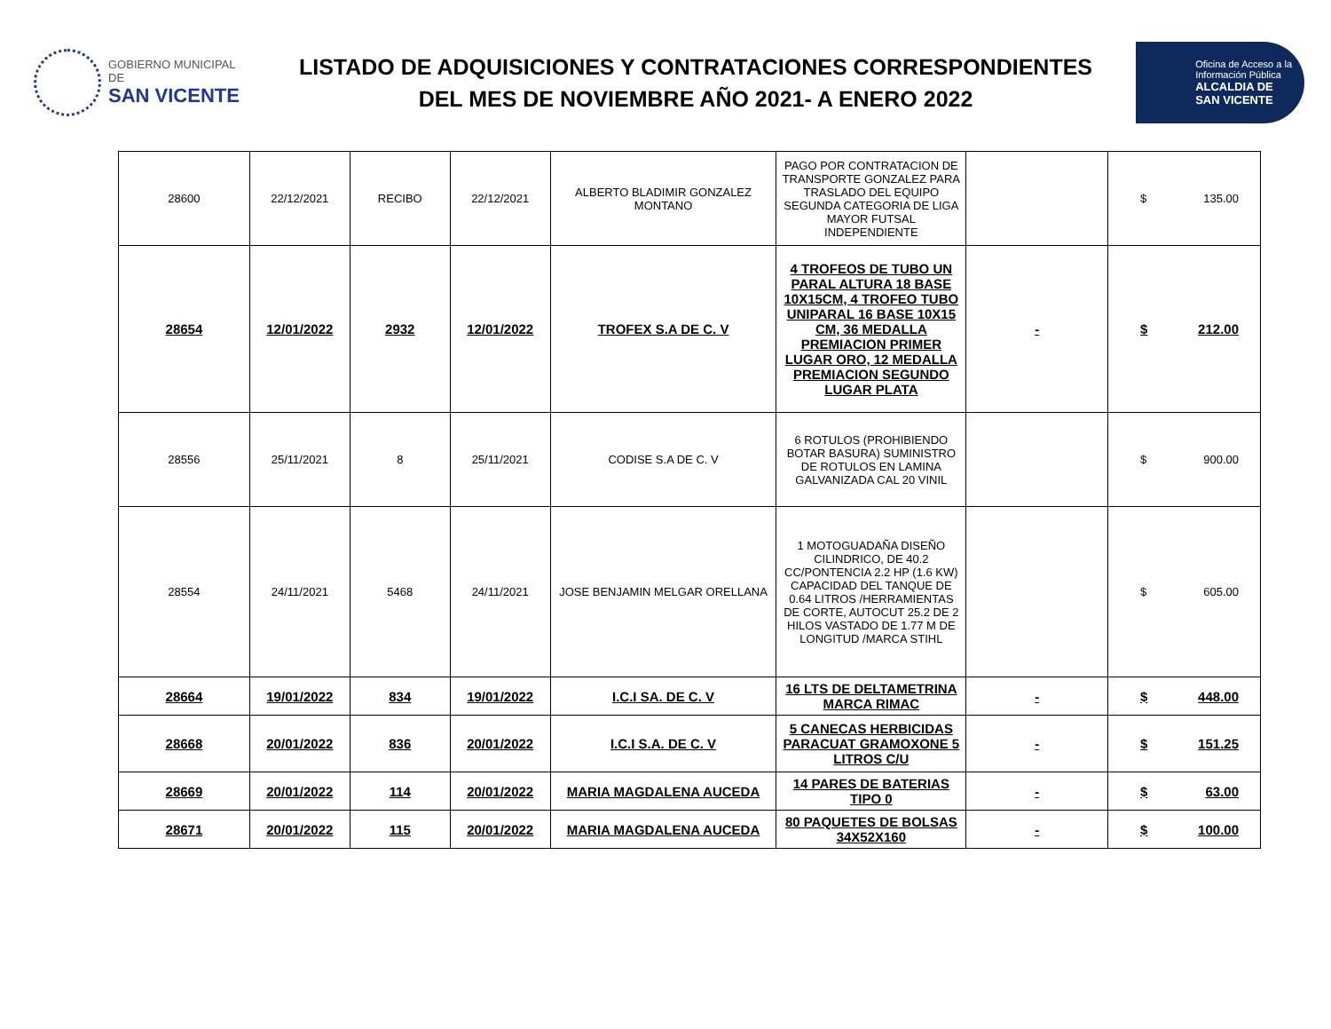GOBIERNO MUNICIPAL
DE
SAN VICENTE
LISTADO DE ADQUISICIONES Y CONTRATACIONES CORRESPONDIENTES
DEL MES DE NOVIEMBRE AÑO 2021- A ENERO 2022
Oficina de Acceso a la
Información Pública
ALCALDIA DE
SAN VICENTE
| 28600 | 22/12/2021 | RECIBO | 22/12/2021 | ALBERTO BLADIMIR GONZALEZ MONTANO | PAGO POR CONTRATACION DE TRANSPORTE GONZALEZ PARA TRASLADO DEL EQUIPO SEGUNDA CATEGORIA DE LIGA MAYOR FUTSAL INDEPENDIENTE | | $ 135.00 |
| 28654 | 12/01/2022 | 2932 | 12/01/2022 | TROFEX S.A DE C. V | 4 TROFEOS DE TUBO UN PARAL ALTURA 18 BASE 10X15CM, 4 TROFEO TUBO UNIPARAL 16 BASE 10X15 CM, 36 MEDALLA PREMIACION PRIMER LUGAR ORO, 12 MEDALLA PREMIACION SEGUNDO LUGAR PLATA | - | $ 212.00 |
| 28556 | 25/11/2021 | 8 | 25/11/2021 | CODISE S.A DE C. V | 6 ROTULOS (PROHIBIENDO BOTAR BASURA) SUMINISTRO DE ROTULOS EN LAMINA GALVANIZADA CAL 20 VINIL | | $ 900.00 |
| 28554 | 24/11/2021 | 5468 | 24/11/2021 | JOSE BENJAMIN MELGAR ORELLANA | 1 MOTOGUADAÑA DISEÑO CILINDRICO, DE 40.2 CC/PONTENCIA 2.2 HP (1.6 KW) CAPACIDAD DEL TANQUE DE 0.64 LITROS /HERRAMIENTAS DE CORTE, AUTOCUT 25.2 DE 2 HILOS VASTADO DE 1.77 M DE LONGITUD /MARCA STIHL | | $ 605.00 |
| 28664 | 19/01/2022 | 834 | 19/01/2022 | I.C.I SA. DE C. V | 16 LTS DE DELTAMETRINA MARCA RIMAC | - | $ 448.00 |
| 28668 | 20/01/2022 | 836 | 20/01/2022 | I.C.I S.A. DE C. V | 5 CANECAS HERBICIDAS PARACUAT GRAMOXONE 5 LITROS C/U | - | $ 151.25 |
| 28669 | 20/01/2022 | 114 | 20/01/2022 | MARIA MAGDALENA AUCEDA | 14 PARES DE BATERIAS TIPO 0 | - | $ 63.00 |
| 28671 | 20/01/2022 | 115 | 20/01/2022 | MARIA MAGDALENA AUCEDA | 80 PAQUETES DE BOLSAS 34X52X160 | - | $ 100.00 |